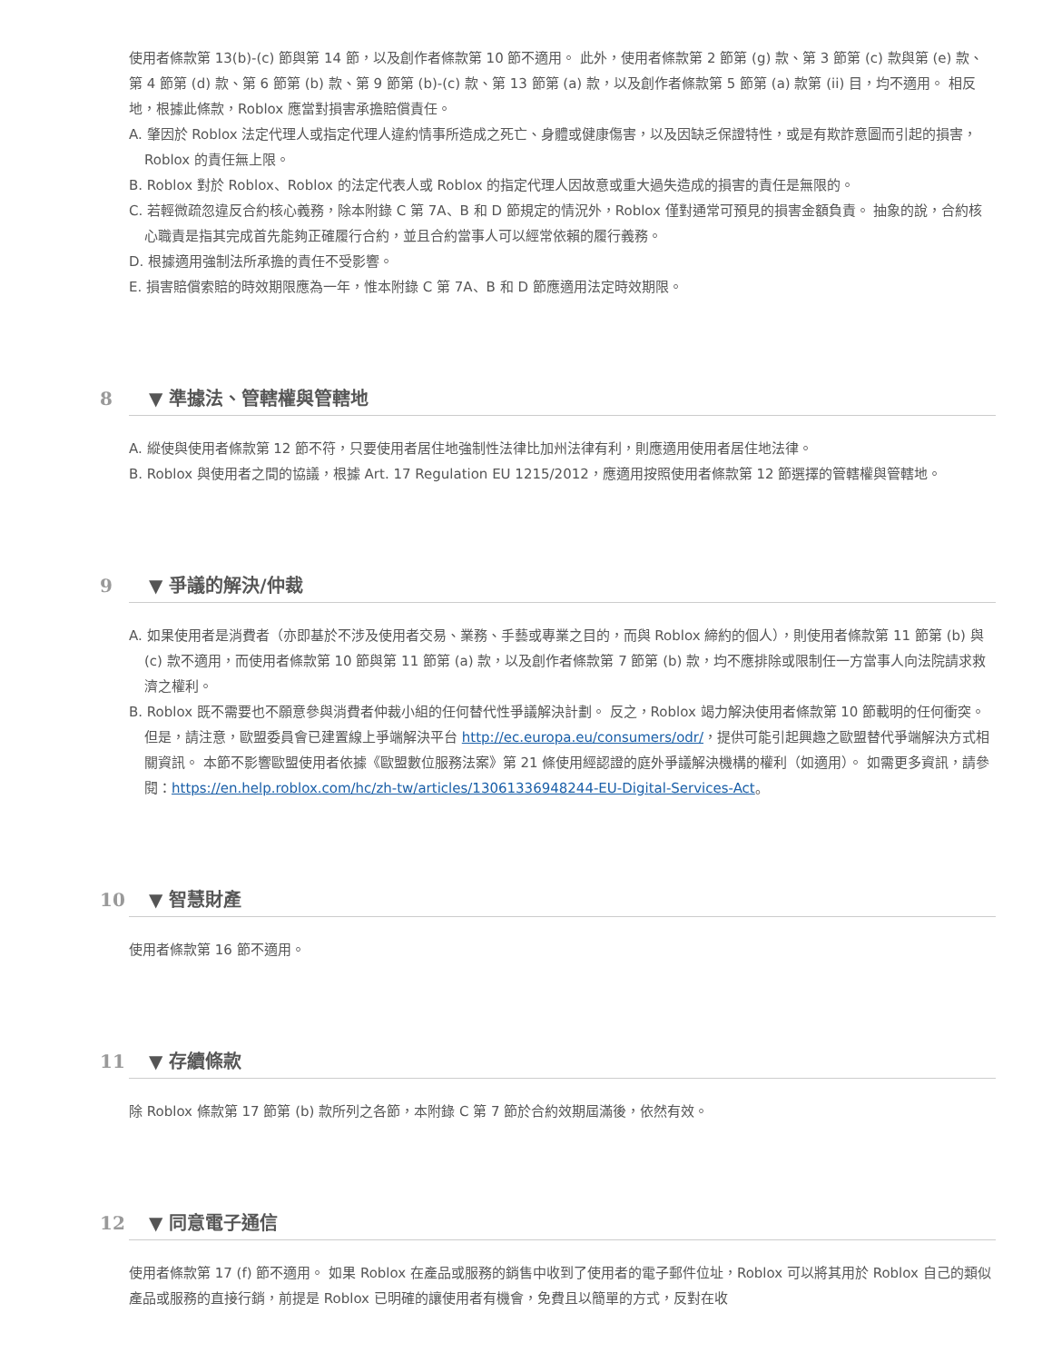使用者條款第 13(b)-(c) 節與第 14 節，以及創作者條款第 10 節不適用。 此外，使用者條款第 2 節第 (g) 款、第 3 節第 (c) 款與第 (e) 款、第 4 節第 (d) 款、第 6 節第 (b) 款、第 9 節第 (b)-(c) 款、第 13 節第 (a) 款，以及創作者條款第 5 節第 (a) 款第 (ii) 目，均不適用。 相反地，根據此條款，Roblox 應當對損害承擔賠償責任。
A. 肇因於 Roblox 法定代理人或指定代理人違約情事所造成之死亡、身體或健康傷害，以及因缺乏保證特性，或是有欺詐意圖而引起的損害，Roblox 的責任無上限。
B. Roblox 對於 Roblox、Roblox 的法定代表人或 Roblox 的指定代理人因故意或重大過失造成的損害的責任是無限的。
C. 若輕微疏忽違反合約核心義務，除本附錄 C 第 7A、B 和 D 節規定的情況外，Roblox 僅對通常可預見的損害金額負責。 抽象的說，合約核心職責是指其完成首先能夠正確履行合約，並且合約當事人可以經常依賴的履行義務。
D. 根據適用強制法所承擔的責任不受影響。
E. 損害賠償索賠的時效期限應為一年，惟本附錄 C 第 7A、B 和 D 節應適用法定時效期限。
8 ▼ 準據法、管轄權與管轄地
A. 縱使與使用者條款第 12 節不符，只要使用者居住地強制性法律比加州法律有利，則應適用使用者居住地法律。
B. Roblox 與使用者之間的協議，根據 Art. 17 Regulation EU 1215/2012，應適用按照使用者條款第 12 節選擇的管轄權與管轄地。
9 ▼ 爭議的解決/仲裁
A. 如果使用者是消費者（亦即基於不涉及使用者交易、業務、手藝或專業之目的，而與 Roblox 締約的個人），則使用者條款第 11 節第 (b) 與 (c) 款不適用，而使用者條款第 10 節與第 11 節第 (a) 款，以及創作者條款第 7 節第 (b) 款，均不應排除或限制任一方當事人向法院請求救濟之權利。
B. Roblox 既不需要也不願意參與消費者仲裁小組的任何替代性爭議解決計劃。 反之，Roblox 竭力解決使用者條款第 10 節載明的任何衝突。 但是，請注意，歐盟委員會已建置線上爭端解決平台 http://ec.europa.eu/consumers/odr/，提供可能引起興趣之歐盟替代爭端解決方式相關資訊。 本節不影響歐盟使用者依據《歐盟數位服務法案》第 21 條使用經認證的庭外爭議解決機構的權利（如適用）。 如需更多資訊，請參閱：https://en.help.roblox.com/hc/zh-tw/articles/13061336948244-EU-Digital-Services-Act。
10 ▼ 智慧財產
使用者條款第 16 節不適用。
11 ▼ 存續條款
除 Roblox 條款第 17 節第 (b) 款所列之各節，本附錄 C 第 7 節於合約效期屆滿後，依然有效。
12 ▼ 同意電子通信
使用者條款第 17 (f) 節不適用。 如果 Roblox 在產品或服務的銷售中收到了使用者的電子郵件位址，Roblox 可以將其用於 Roblox 自己的類似產品或服務的直接行銷，前提是 Roblox 已明確的讓使用者有機會，免費且以簡單的方式，反對在收